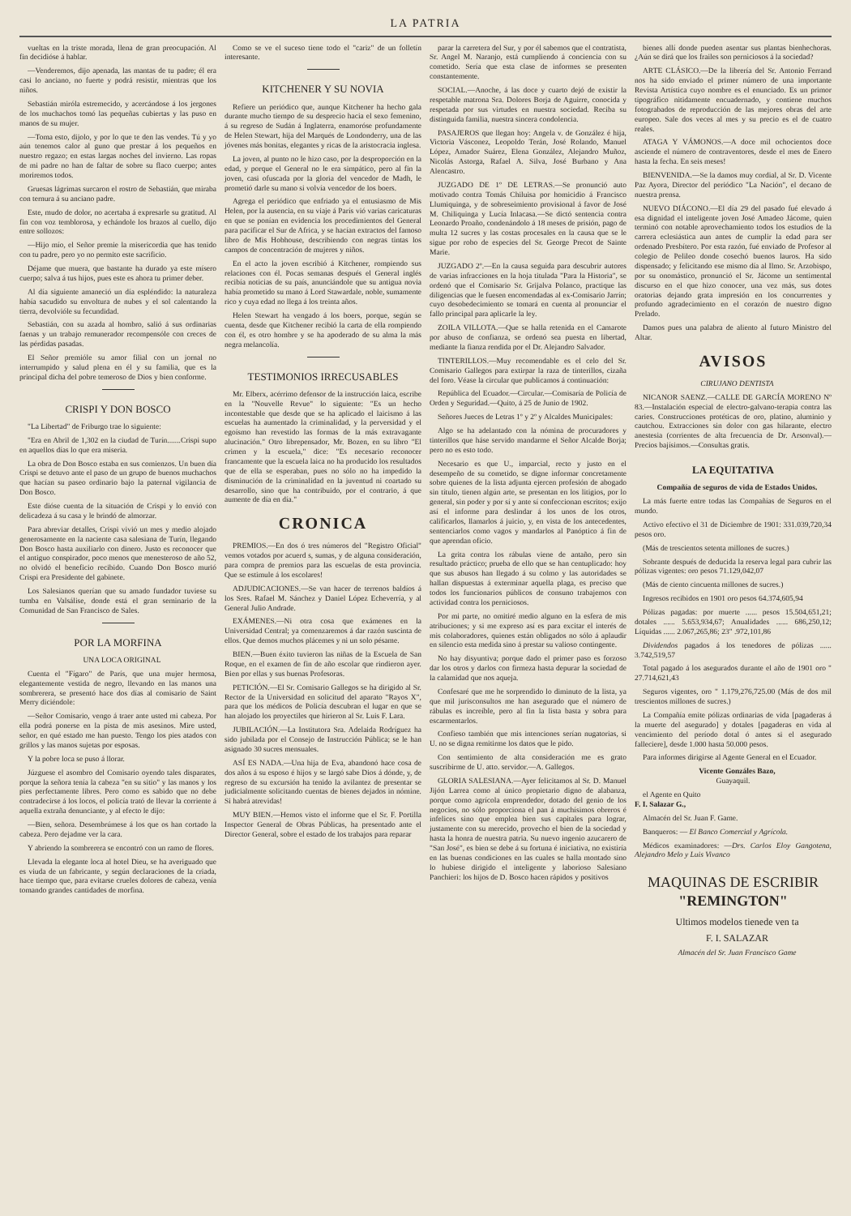LA PATRIA
vueltas en la triste morada, llena de gran preocupación. Al fin decidióse á hablar.
—Venderemos, dijo apenada, las mantas de tu padre; él era casi lo anciano, no fuerte y podrá resistir, mientras que los niños.
Sebastián miróla estremecido, y acercándose á los jergones de los muchachos tomó las pequeñas cubiertas y las puso en manos de su mujer.
—Toma esto, dijolo, y por lo que te den las vendes. Tú y yo aún tenemos calor al guno que prestar á los pequeños en nuestro regazo; en estas largas noches del invierno. Las ropas de mi padre no han de faltar de sobre su flaco cuerpo; antes moriremos todos.
Gruesas lágrimas surcaron el rostro de Sebastián, que miraba con ternura á su anciano padre.
Este, mudo de dolor, no acertaba á expresarle su gratitud. Al fin con voz temblorosa, y echándole los brazos al cuello, dijo entre sollozos:
—Hijo mío, el Señor premie la misericordia que has tenido con tu padre, pero yo no permito este sacrificio.
Déjame que muera, que bastante ha durado ya este mísero cuerpo; salva á tus hijos, pues este es ahora tu primer deber.
Al día siguiente amaneció un día espléndido: la naturaleza había sacudido su envoltura de nubes y el sol calentando la tierra, devolvióle su fecundidad.
Sebastián, con su azada al hombro, salió á sus ordinarias faenas y un trabajo remunerador recompensóle con creces de las pérdidas pasadas.
El Señor premióle su amor filial con un jornal no interrumpido y salud plena en él y su familia, que es la principal dicha del pobre temeroso de Dios y bien conforme.
CRISPI Y DON BOSCO
"La Libertad" de Friburgo trae lo siguiente:
"Era en Abril de 1,302 en la ciudad de Turín.......Crispi supo en aquellos días lo que era miseria.
La obra de Don Bosco estaba en sus comienzos. Un buen día Crispi se detuvo ante el paso de un grupo de buenos muchachos que hacían su paseo ordinario bajo la paternal vigilancia de Don Bosco.
Este dióse cuenta de la situación de Crispi y lo envió con delicadeza á su casa y le brindó de almorzar.
Para abreviar detalles, Crispi vivió un mes y medio alojado generosamente en la naciente casa salesiana de Turín, llegando Don Bosco hasta auxiliarlo con dinero. Justo es reconocer que el antiguo conspirador, poco menos que menesteroso de año 52, no olvidó el beneficio recibido. Cuando Don Bosco murió Crispi era Presidente del gabinete.
Los Salesianos querían que su amado fundador tuviese su tumba en Valsálise, donde está el gran seminario de la Comunidad de San Francisco de Sales.
POR LA MORFINA
UNA LOCA ORIGINAL
Cuenta el "Fígaro" de París, que una mujer hermosa, elegantemente vestida de negro, llevando en las manos una sombrerera, se presentó hace dos días al comisario de Saint Merry diciéndole:
—Señor Comisario, vengo á traer ante usted mi cabeza. Por ella podrá ponerse en la pista de mis asesinos. Mire usted, señor, en qué estado me han puesto. Tengo los pies atados con grillos y las manos sujetas por esposas.
Y la pobre loca se puso á llorar.
Júzguese el asombro del Comisario oyendo tales disparates, porque la señora tenía la cabeza "en su sitio" y las manos y los pies perfectamente libres. Pero como es sabido que no debe contradecirse á los locos, el policía trató de llevar la corriente á aquella extraña denunciante, y al efecto le dijo:
—Bien, señora. Desembrúmese á los que os han cortado la cabeza. Pero dejadme ver la cara.
Y abriendo la sombrerera se encontró con un ramo de flores.
Llevada la elegante loca al hotel Dieu, se ha averiguado que es viuda de un fabricante, y según declaraciones de la criada, hace tiempo que, para evitarse crueles dolores de cabeza, venía tomando grandes cantidades de morfina.
Como se ve el suceso tiene todo el "cariz" de un folletín interesante.
KITCHENER Y SU NOVIA
Refiere un periódico que, aunque Kitchener ha hecho gala durante mucho tiempo de su desprecio hacia el sexo femenino, á su regreso de Sudán á Inglaterra, enamoróse profundamente de Helen Stewart, hija del Marqués de Londonderry, una de las jóvenes más bonitas, elegantes y ricas de la aristocracia inglesa.
La joven, al punto no le hizo caso, por la desproporción en la edad, y porque el General no le era simpático, pero al fin la joven, casi ofuscada por la gloria del vencedor de Madh, le prometió darle su mano si volvía vencedor de los boers.
Agrega el periódico que enfriado ya el entusiasmo de Mis Helen, por la ausencia, en su viaje á París vió varias caricaturas en que se ponían en evidencia los procedimientos del General para pacificar el Sur de Africa, y se hacían extractos del famoso libro de Mis Hobhouse, describiendo con negras tintas los campos de concentración de mujeres y niños.
En el acto la joven escribió á Kitchener, rompiendo sus relaciones con él. Pocas semanas después el General inglés recibía noticias de su país, anunciándole que su antigua novia había prometido su mano á Lord Stawardale, noble, sumamente rico y cuya edad no llega á los treinta años.
Helen Stewart ha vengado á los boers, porque, según se cuenta, desde que Kitchener recibió la carta de ella rompiendo con él, es otro hombre y se ha apoderado de su alma la más negra melancolía.
TESTIMONIOS IRRECUSABLES
Mr. Elberx, acérrimo defensor de la instrucción laica, escribe en la "Nouvelle Revue" lo siguiente: "Es un hecho incontestable que desde que se ha aplicado el laicismo á las escuelas ha aumentado la criminalidad, y la perversidad y el egoísmo han revestido las formas de la más extravagante alucinación." Otro librepensador, Mr. Bozen, en su libro "El crimen y la escuela," dice: "Es necesario reconocer francamente que la escuela laica no ha producido los resultados que de ella se esperaban, pues no sólo no ha impedido la disminución de la criminalidad en la juventud ni coartado su desarrollo, sino que ha contribuido, por el contrario, á que aumente de día en día."
CRONICA
PREMIOS.—En dos ó tres números del "Registro Oficial" vemos votados por acuerd s, sumas, y de alguna consideración, para compra de premios para las escuelas de esta provincia. Que se estimule á los escolares!
ADJUDICACIONES.—Se van hacer de terrenos baldíos á los Sres. Rafael M. Sánchez y Daniel López Echeverría, y al General Julio Andrade.
EXÁMENES.—Ni otra cosa que exámenes en la Universidad Central; ya comenzaremos á dar razón suscinta de ellos. Que demos muchos plácemes y ni un solo pésame.
BIEN.—Buen éxito tuvieron las niñas de la Escuela de San Roque, en el examen de fin de año escolar que rindieron ayer. Bien por ellas y sus buenas Profesoras.
PETICIÓN.—El Sr. Comisario Gallegos se ha dirigido al Sr. Rector de la Universidad en solicitud del aparato "Rayos X", para que los médicos de Policía descubran el lugar en que se han alojado los proyectiles que hirieron al Sr. Luis F. Lara.
JUBILACIÓN.—La Institutora Sra. Adelaida Rodríguez ha sido jubilada por el Consejo de Instrucción Pública; se le han asignado 30 sucres mensuales.
ASÍ ES NADA.—Una hija de Eva, abandonó hace cosa de dos años á su esposo é hijos y se largó sabe Dios á dónde, y, de regreso de su excursión ha tenido la avilantez de presentar se judicialmente solicitando cuentas de bienes dejados in nómine. Si habrá atrevidas!
MUY BIEN.—Hemos visto el informe que el Sr. F. Portilla Inspector General de Obras Públicas, ha presentado ante el Director General, sobre el estado de los trabajos para reparar
parar la carretera del Sur, y por él sabemos que el contratista, Sr. Angel M. Naranjo, está cumpliendo á conciencia con su cometido. Sería que esta clase de informes se presenten constantemente.
SOCIAL.—Anoche, á las doce y cuarto dejó de existir la respetable matrona Sra. Dolores Borja de Aguirre, conocida y respetada por sus virtudes en nuestra sociedad. Reciba su distinguida familia, nuestra sincera condolencia.
PASAJEROS que llegan hoy: Angela v. de González é hija, Victoria Vásconez, Leopoldo Terán, José Rolando, Manuel López, Amador Suárez, Elena González, Alejandro Muñoz, Nicolás Astorga, Rafael A. Silva, José Burbano y Ana Alencastro.
JUZGADO DE 1º DE LETRAS.—Se pronunció auto motivado contra Tomás Chiluisa por homicidio á Francisco Llumiquinga, y de sobreseimiento provisional á favor de José M. Chiliquinga y Lucía Inlacasa.—Se dictó sentencia contra Leonardo Proaño, condenándolo á 18 meses de prisión, pago de multa 12 sucres y las costas procesales en la causa que se le sigue por robo de especies del Sr. George Precot de Sainte Marie.
JUZGADO 2º.—En la causa seguida para descubrir autores de varias infracciones en la hoja titulada "Para la Historia", se ordenó que el Comisario Sr. Grijalva Polanco, practique las diligencias que le fuesen encomendadas al ex-Comisario Jarrín; cuyo desobedecimiento se tomará en cuenta al pronunciar el fallo principal para aplicarle la ley.
ZOILA VILLOTA.—Que se halla retenida en el Camarote por abuso de confianza, se ordenó sea puesta en libertad, mediante la fianza rendida por el Dr. Alejandro Salvador.
TINTERILLOS.—Muy recomendable es el celo del Sr. Comisario Gallegos para extirpar la raza de tinterillos, cizaña del foro. Véase la circular que publicamos á continuación:
República del Ecuador.—Circular.—Comisaría de Policía de Orden y Seguridad.—Quito, á 25 de Junio de 1902.
Señores Jueces de Letras 1º y 2º y Alcaldes Municipales:
Algo se ha adelantado con la nómina de procuradores y tinterillos que háse servido mandarme el Señor Alcalde Borja; pero no es esto todo.
Necesario es que U., imparcial, recto y justo en el desempeño de su cometido, se digne informar concretamente sobre quienes de la lista adjunta ejercen profesión de abogado sin título, tienen algún arte, se presentan en los litigios, por lo general, sin poder y por sí y ante sí confeccionan escritos; exijo así el informe para deslindar á los unos de los otros, calificarlos, llamarlos á juicio, y, en vista de los antecedentes, sentenciarlos como vagos y mandarlos al Panóptico á fin de que aprendan oficio.
La grita contra los rábulas viene de antaño, pero sin resultado práctico; prueba de ello que se han centuplicado: hoy que sus abusos han llegado á su colmo y las autoridades se hallan dispuestas á exterminar aquella plaga, es preciso que todos los funcionarios públicos de consuno trabajemos con actividad contra los perniciosos.
Por mi parte, no omitiré medio alguno en la esfera de mis atribuciones; y si me expreso así es para excitar el interés de mis colaboradores, quienes están obligados no sólo á aplaudir en silencio esta medida sino á prestar su valioso contingente.
No hay disyuntiva; porque dado el primer paso es forzoso dar los otros y darlos con firmeza hasta depurar la sociedad de la calamidad que nos aqueja.
Confesaré que me he sorprendido lo diminuto de la lista, ya que mil jurisconsultos me han asegurado que el número de rábulas es increíble, pero al fin la lista basta y sobra para escarmentarlos.
Confieso también que mis intenciones serían nugatorias, si U. no se digna remitirme los datos que le pido.
Con sentimiento de alta consideración me es grato suscribirme de U. atto. servidor.—A. Gallegos.
GLORIA SALESIANA.—Ayer felicitamos al Sr. D. Manuel Jijón Larrea como al único propietario digno de alabanza, porque como agrícola emprendedor, dotado del genio de los negocios, no sólo proporciona el pan á muchísimos obreros é infelices sino que emplea bien sus capitales para lograr, justamente con su merecido, provecho el bien de la sociedad y hasta la honra de nuestra patria. Su nuevo ingenio azucarero de "San José", es bien se debe á su fortuna é iniciativa, no existiría en las buenas condiciones en las cuales se halla montado sino lo hubiese dirigido el inteligente y laborioso Salesiano Panchieri: los hijos de D. Bosco hacen rápidos y positivos
bienes allí donde pueden asentar sus plantas bienhechoras. ¿Aún se dirá que los frailes son perniciosos á la sociedad?
ARTE CLÁSICO.—De la librería del Sr. Antonio Ferrand nos ha sido enviado el primer número de una importante Revista Artística cuyo nombre es el enunciado. Es un primor tipográfico nitidamente encuadernado, y contiene muchos fotograbados de reproducción de las mejores obras del arte europeo. Sale dos veces al mes y su precio es el de cuatro reales.
ATAGA Y VÁMONOS.—A doce mil ochocientos doce asciende el número de contraventores, desde el mes de Enero hasta la fecha. En seis meses!
BIENVENIDA.—Se la damos muy cordial, al Sr. D. Vicente Paz Ayora, Director del periódico "La Nación", el decano de nuestra prensa.
NUEVO DIÁCONO.—El día 29 del pasado fué elevado á esa dignidad el inteligente joven José Amadeo Jácome, quien terminó con notable aprovechamiento todos los estudios de la carrera eclesiástica aun antes de cumplir la edad para ser ordenado Presbítero. Por esta razón, fué enviado de Profesor al colegio de Pelileo donde cosechó buenos lauros. Ha sido dispensado; y felicitando ese mismo día al Ilmo. Sr. Arzobispo, por su onomástico, pronunció el Sr. Jácome un sentimental discurso en el que hizo conocer, una vez más, sus dotes oratorias dejando grata impresión en los concurrentes y profundo agradecimiento en el corazón de nuestro digno Prelado.
Damos pues una palabra de aliento al futuro Ministro del Altar.
AVISOS
CIRUJANO DENTISTA
NICANOR SAENZ.—CALLE DE GARCÍA MORENO Nº 83.—Instalación especial de electro-galvano-terapia contra las caries. Construcciones protéticas de oro, platino, aluminio y cautchou. Extracciones sin dolor con gas hilarante, electro anestesia (corrientes de alta frecuencia de Dr. Arsonval).—Precios bajísimos.—Consultas gratis.
LA EQUITATIVA
Compañía de seguros de vida de Estados Unidos.
La más fuerte entre todas las Compañías de Seguros en el mundo.
Activo efectivo el 31 de Diciembre de 1901: 331.039,720,34 pesos oro.
(Más de trescientos setenta millones de sucres.)
Sobrante después de deducida la reserva legal para cubrir las pólizas vigentes: oro pesos 71.129,042,07
(Más de ciento cincuenta millones de sucres.)
Ingresos recibidos en 1901 oro pesos 64.374,605,94
Pólizas pagadas: por muerte ...... pesos 15.504,651,21; dotales ...... 5.653,934,67; Anualidades ...... 686,250,12; Líquidas ...... 2.067,265,86; 23" .972,101,86
Dividendos pagados á los tenedores de pólizas ...... 3.742,519,57
Total pagado á los asegurados durante el año de 1901 oro " 27.714,621,43
Seguros vigentes, oro " 1.179,276,725.00 (Más de dos mil trescientos millones de sucres.)
La Compañía emite pólizas ordinarias de vida [pagaderas á la muerte del asegurado] y dotales [pagaderas en vida al vencimiento del período dotal ó antes si el asegurado falleciere], desde 1.000 hasta 50.000 pesos.
Para informes dirigirse al Agente General en el Ecuador.
Vicente Gonzáles Bazo,
Guayaquil.
el Agente en Quito
F. I. Salazar G.,
Almacén del Sr. Juan F. Game.
Banqueros: — El Banco Comercial y Agrícola.
Médicos examinadores: —Drs. Carlos Eloy Gangotena, Alejandro Melo y Luis Vivanco
MAQUINAS DE ESCRIBIR
"REMINGTON"
Ultimos modelos tienede ven ta
F. I. SALAZAR
Almacén del Sr. Juan Francisco Game